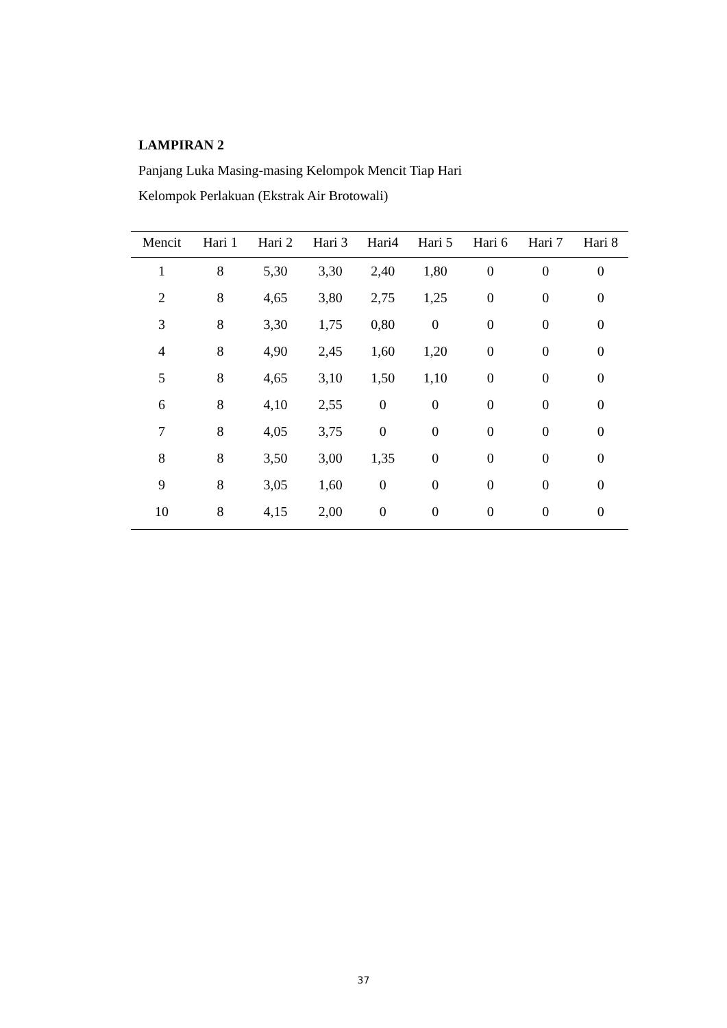LAMPIRAN 2
Panjang Luka Masing-masing Kelompok Mencit Tiap Hari
Kelompok Perlakuan (Ekstrak Air Brotowali)
| Mencit | Hari 1 | Hari 2 | Hari 3 | Hari4 | Hari 5 | Hari 6 | Hari 7 | Hari 8 |
| --- | --- | --- | --- | --- | --- | --- | --- | --- |
| 1 | 8 | 5,30 | 3,30 | 2,40 | 1,80 | 0 | 0 | 0 |
| 2 | 8 | 4,65 | 3,80 | 2,75 | 1,25 | 0 | 0 | 0 |
| 3 | 8 | 3,30 | 1,75 | 0,80 | 0 | 0 | 0 | 0 |
| 4 | 8 | 4,90 | 2,45 | 1,60 | 1,20 | 0 | 0 | 0 |
| 5 | 8 | 4,65 | 3,10 | 1,50 | 1,10 | 0 | 0 | 0 |
| 6 | 8 | 4,10 | 2,55 | 0 | 0 | 0 | 0 | 0 |
| 7 | 8 | 4,05 | 3,75 | 0 | 0 | 0 | 0 | 0 |
| 8 | 8 | 3,50 | 3,00 | 1,35 | 0 | 0 | 0 | 0 |
| 9 | 8 | 3,05 | 1,60 | 0 | 0 | 0 | 0 | 0 |
| 10 | 8 | 4,15 | 2,00 | 0 | 0 | 0 | 0 | 0 |
37